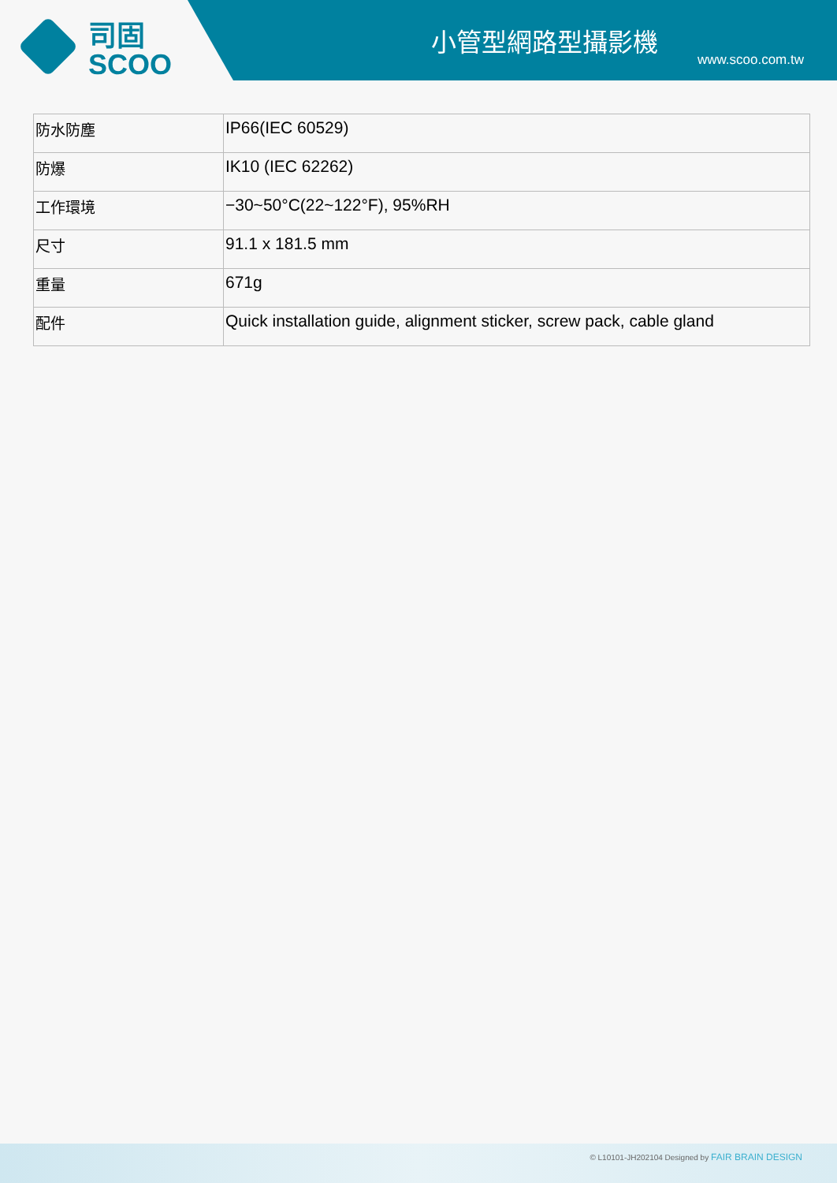司固
SCOO
小管型網路型攝影機
www.scoo.com.tw
| 防水防塵 | IP66(IEC 60529) |
| 防爆 | IK10 (IEC 62262) |
| 工作環境 | −30~50°C(22~122°F), 95%RH |
| 尺寸 | 91.1 x 181.5 mm |
| 重量 | 671g |
| 配件 | Quick installation guide, alignment sticker, screw pack, cable gland |
© L10101-JH202104 Designed by FAIR BRAIN DESIGN